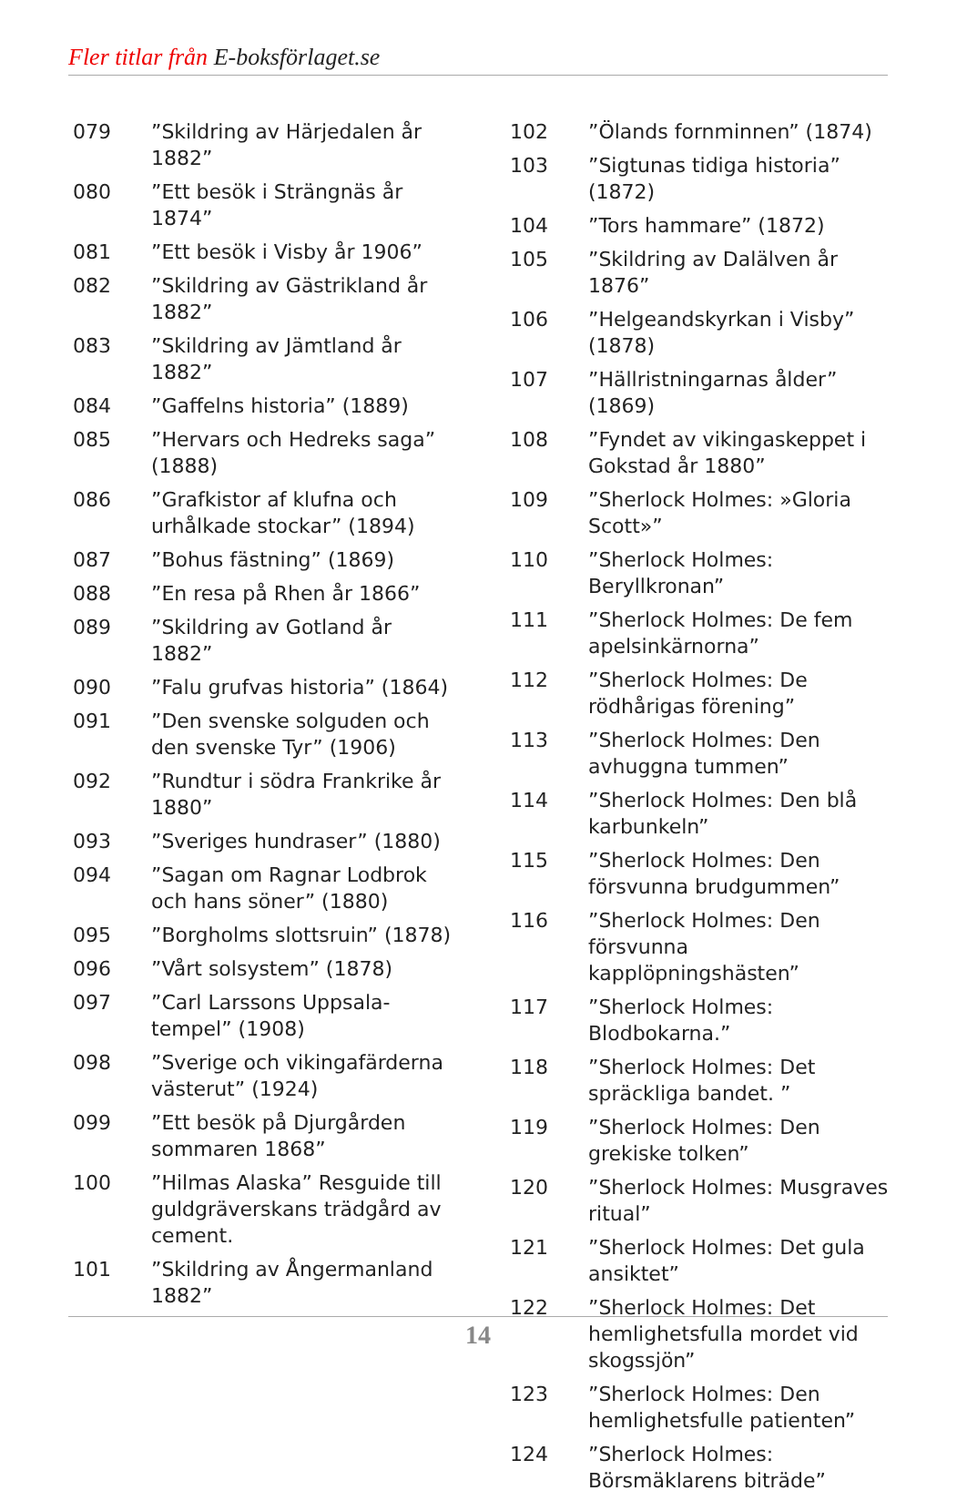Fler titlar från E-boksförlaget.se
079”Skildring av Härjedalen år 1882”
080”Ett besök i Strängnäs år 1874”
081”Ett besök i Visby år 1906”
082”Skildring av Gästrikland år 1882”
083”Skildring av Jämtland år 1882”
084”Gaffelns historia” (1889)
085”Hervars och Hedreks saga” (1888)
086”Grafkistor af klufna och urhålkade stockar” (1894)
087”Bohus fästning” (1869)
088”En resa på Rhen år 1866”
089”Skildring av Gotland år 1882”
090”Falu grufvas historia” (1864)
091”Den svenske solguden och den svenske Tyr” (1906)
092”Rundtur i södra Frankrike år 1880”
093”Sveriges hundraser” (1880)
094”Sagan om Ragnar Lodbrok och hans söner” (1880)
095”Borgholms slottsruin” (1878)
096”Vårt solsystem” (1878)
097”Carl Larssons Uppsala-tempel” (1908)
098”Sverige och vikingafärderna västerut” (1924)
099”Ett besök på Djurgården sommaren 1868”
100”Hilmas Alaska” Resguide till guldgrävers­kans trädgård av cement.
101”Skildring av Ångermanland 1882”
102”Ölands fornminnen” (1874)
103”Sigtunas tidiga historia” (1872)
104”Tors hammare” (1872)
105”Skildring av Dalälven år 1876”
106”Helgeandskyrkan i Visby” (1878)
107”Hällristningarnas ålder” (1869)
108”Fyndet av vikingaskeppet i Gokstad år 1880”
109”Sherlock Holmes: »Gloria Scott»”
110”Sherlock Holmes: Beryllkronan”
111”Sherlock Holmes: De fem apelsinkärnorna”
112”Sherlock Holmes: De rödhårigas förening”
113”Sherlock Holmes: Den avhuggna tummen”
114”Sherlock Holmes: Den blå karbunkeln”
115”Sherlock Holmes: Den försvunna brudgummen”
116”Sherlock Holmes: Den försvunna kapplöpningshästen”
117”Sherlock Holmes: Blodbokarna.”
118”Sherlock Holmes: Det spräckliga bandet. ”
119”Sherlock Holmes: Den grekiske tolken”
120”Sherlock Holmes: Musgraves ritual”
121”Sherlock Holmes: Det gula ansiktet”
122”Sherlock Holmes: Det hemlighetsfulla mordet vid skogssjön”
123”Sherlock Holmes: Den hemlighetsfulle patienten”
124”Sherlock Holmes: Börsmäklarens biträde”
14